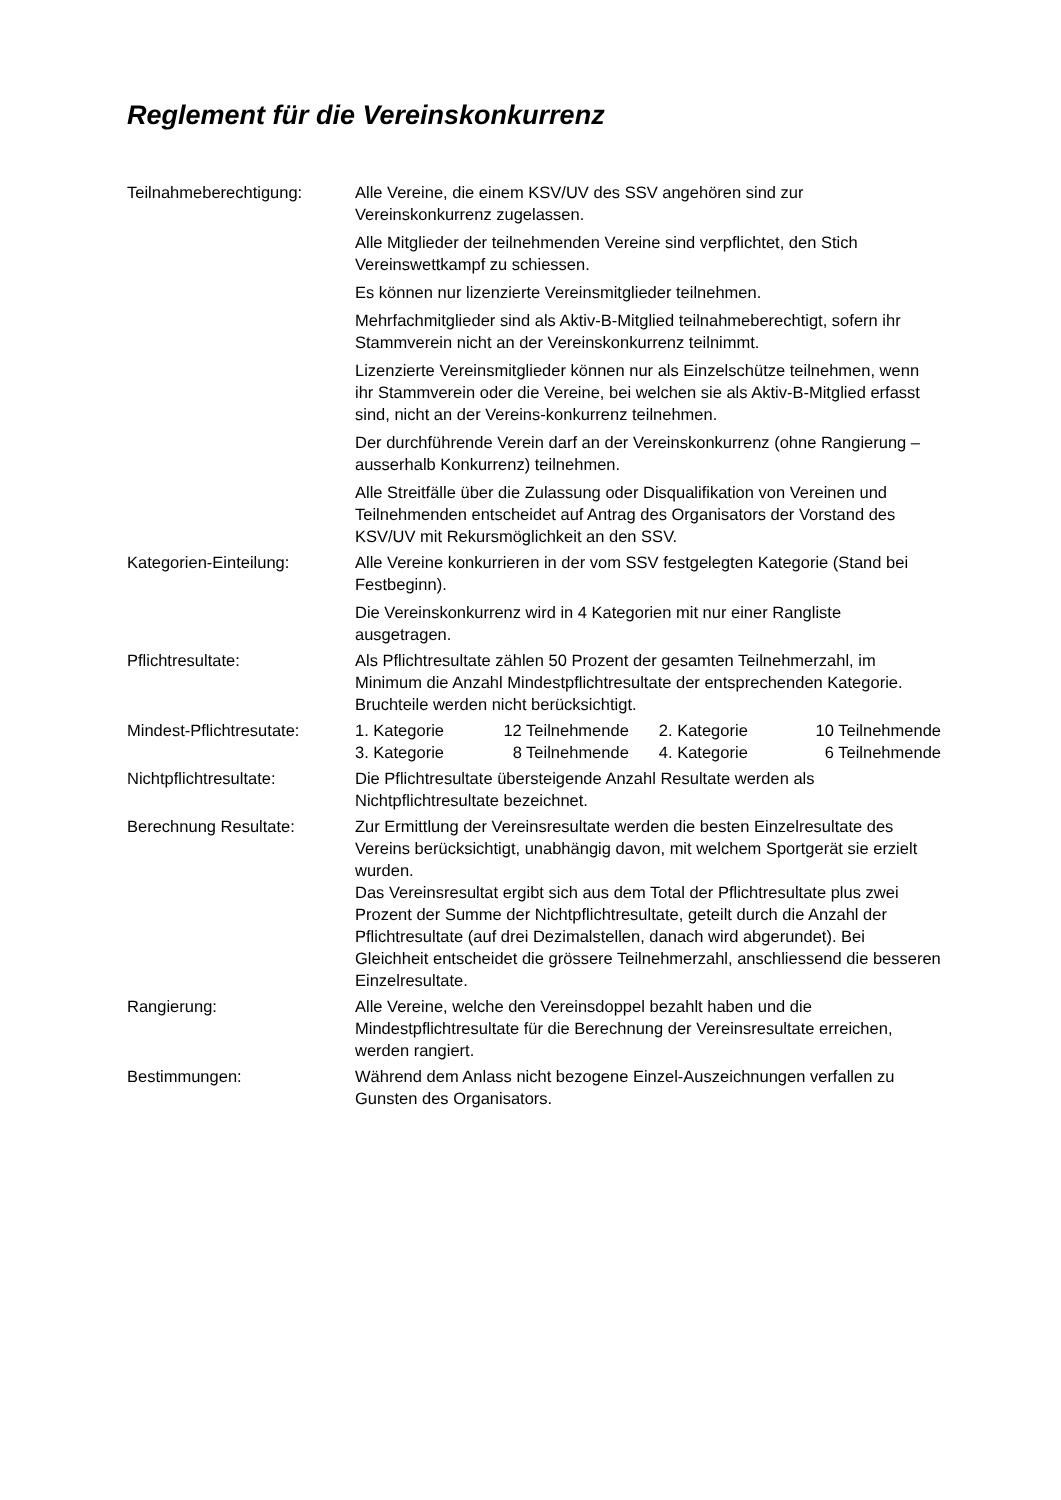Reglement für die Vereinskonkurrenz
| Teilnahmeberechtigung: | Alle Vereine, die einem KSV/UV des SSV angehören sind zur Vereinskonkurrenz zugelassen. Alle Mitglieder der teilnehmenden Vereine sind verpflichtet, den Stich Vereinswettkampf zu schiessen. Es können nur lizenzierte Vereinsmitglieder teilnehmen. Mehrfachmitglieder sind als Aktiv-B-Mitglied teilnahmeberechtigt, sofern ihr Stammverein nicht an der Vereinskonkurrenz teilnimmt. Lizenzierte Vereinsmitglieder können nur als Einzelschütze teilnehmen, wenn ihr Stammverein oder die Vereine, bei welchen sie als Aktiv-B-Mitglied erfasst sind, nicht an der Vereins-konkurrenz teilnehmen. Der durchführende Verein darf an der Vereinskonkurrenz (ohne Rangierung – ausserhalb Konkurrenz) teilnehmen. Alle Streitfälle über die Zulassung oder Disqualifikation von Vereinen und Teilnehmenden entscheidet auf Antrag des Organisators der Vorstand des KSV/UV mit Rekursmöglichkeit an den SSV. |
| Kategorien-Einteilung: | Alle Vereine konkurrieren in der vom SSV festgelegten Kategorie (Stand bei Festbeginn). Die Vereinskonkurrenz wird in 4 Kategorien mit nur einer Rangliste ausgetragen. |
| Pflichtresultate: | Als Pflichtresultate zählen 50 Prozent der gesamten Teilnehmerzahl, im Minimum die Anzahl Mindestpflichtresultate der entsprechenden Kategorie. Bruchteile werden nicht berücksichtigt. |
| Mindest-Pflichtresutate: | / 1. Kategorie / 12 Teilnehmende / 2. Kategorie / 10 Teilnehmende / / 3. Kategorie / 8 Teilnehmende / 4. Kategorie / 6 Teilnehmende / |
| Nichtpflichtresultate: | Die Pflichtresultate übersteigende Anzahl Resultate werden als Nichtpflichtresultate bezeichnet. |
| Berechnung Resultate: | Zur Ermittlung der Vereinsresultate werden die besten Einzelresultate des Vereins berücksichtigt, unabhängig davon, mit welchem Sportgerät sie erzielt wurden. Das Vereinsresultat ergibt sich aus dem Total der Pflichtresultate plus zwei Prozent der Summe der Nichtpflichtresultate, geteilt durch die Anzahl der Pflichtresultate (auf drei Dezimalstellen, danach wird abgerundet). Bei Gleichheit entscheidet die grössere Teilnehmerzahl, anschliessend die besseren Einzelresultate. |
| Rangierung: | Alle Vereine, welche den Vereinsdoppel bezahlt haben und die Mindestpflichtresultate für die Berechnung der Vereinsresultate erreichen, werden rangiert. |
| Bestimmungen: | Während dem Anlass nicht bezogene Einzel-Auszeichnungen verfallen zu Gunsten des Organisators. |